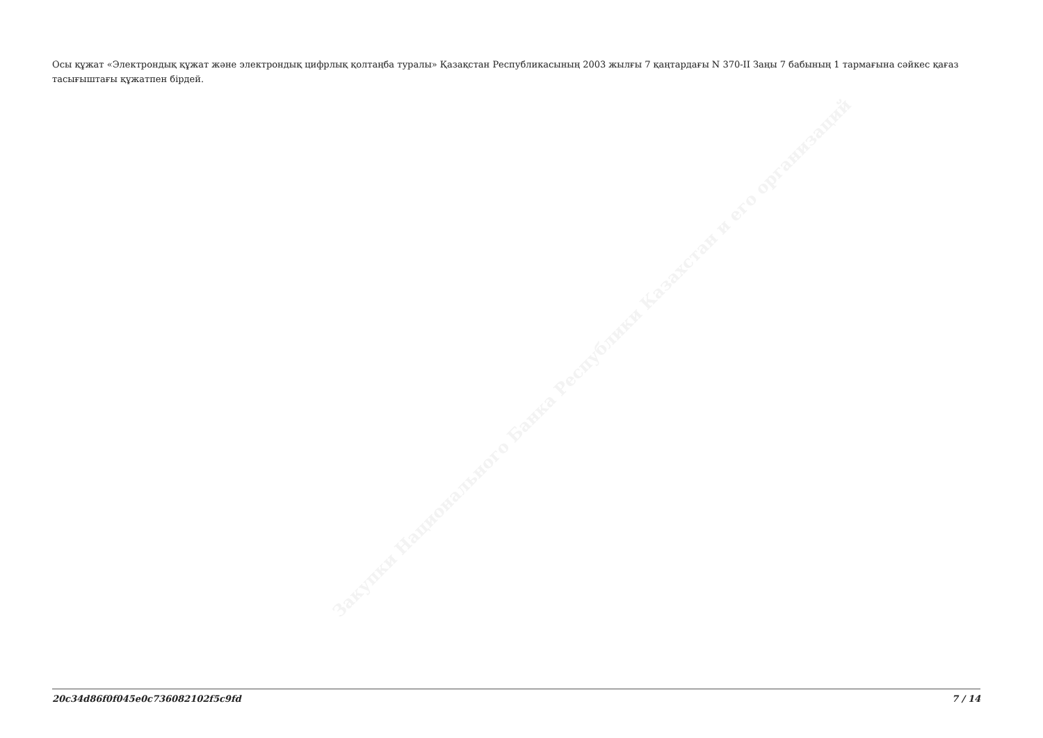Осы құжат «Электрондық құжат және электрондық цифрлық қолтаңба туралы» Қазақстан Республикасының 2003 жылғы 7 қаңтардағы N 370-II Заңы 7 бабының 1 тармағына сәйкес қағаз тасығыштағы құжатпен бірдей.
Закупки Национального Банка Республики Казахстан и его организаций
20c34d86f0f045e0c736082102f5c9fd 7 / 14